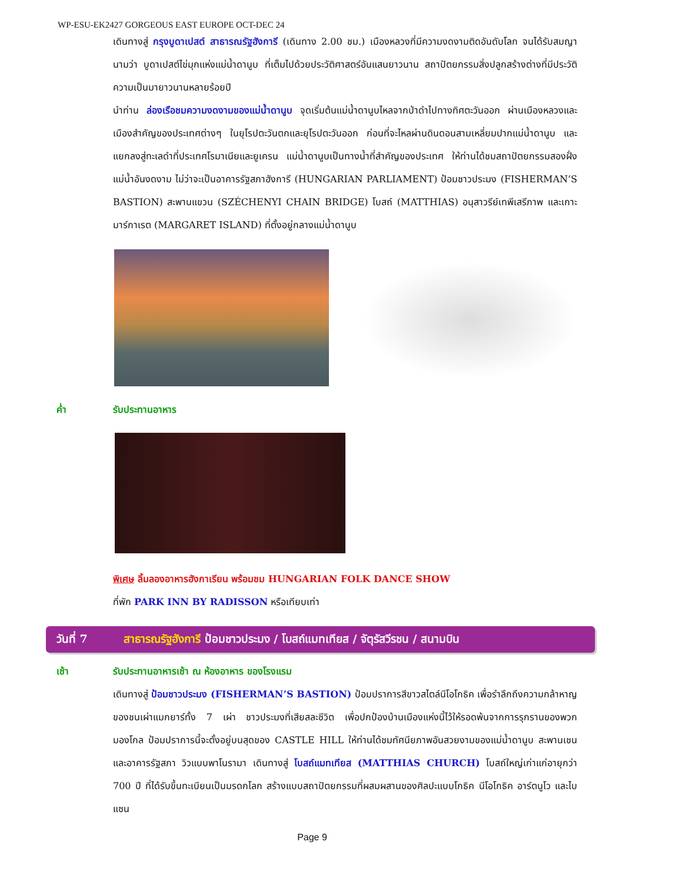WP-ESU-EK2427 GORGEOUS EAST EUROPE OCT-DEC 24
เดินทางสู่ กรุงบูดาเปสต์ สาธารณรัฐฮังการี (เดินทาง 2.00 ชม.) เมืองหลวงที่มีความงดงามติดอันดับโลก จนได้รับสมญานามว่า บูดาเปสต์ไข่มุกแห่งแม่น้ำดานูบ ที่เต็มไปด้วยประวัติศาสตร์อันแสนยาวนาน สถาปัตยกรรมสิ่งปลูกสร้างต่างที่มีประวัติความเป็นมายาวนานหลายร้อยปี
นำท่าน ล่องเรือชมความงดงามของแม่น้ำดานูบ จุดเริ่มต้นแม่น้ำดานูบไหลจากป่าดำไปทางทิศตะวันออก ผ่านเมืองหลวงและเมืองสำคัญของประเทศต่างๆ ในยุโรปตะวันตกและยุโรปตะวันออก ก่อนที่จะไหลผ่านดินดอนสามเหลี่ยมปากแม่น้ำดานูบ และแยกลงสู่ทะเลดำที่ประเทศโรมาเนียและยูเครน แม่น้ำดานูบเป็นทางน้ำที่สำคัญของประเทศ ให้ท่านได้ชมสถาปัตยกรรมสองฝั่งแม่น้ำอันงดงาม ไม่ว่าจะเป็นอาคารรัฐสภาฮังการี (HUNGARIAN PARLIAMENT) ป้อมชาวประมง (FISHERMAN’S BASTION) สะพานแขวน (SZÉCHENYI CHAIN BRIDGE) โบสถ์ (MATTHIAS) อนุสาวรีย์เทพีเสรีภาพ และเกาะมาร์กาเรต (MARGARET ISLAND) ที่ตั้งอยู่กลางแม่น้ำดานูบ
ค่ำ รับประทานอาหาร
พิเศษ ลิ้มลองอาหารฮังกาเรียน พร้อมชม HUNGARIAN FOLK DANCE SHOW
ที่พัก PARK INN BY RADISSON หรือเทียบเท่า
วันที่ 7 สาธารณรัฐฮังการี ป้อมชาวประมง / โบสถ์แมทเทียส / จัตุรัสวีรชน / สนามบิน
เช้า รับประทานอาหารเช้า ณ ห้องอาหาร ของโรงแรม
เดินทางสู่ ป้อมชาวประมง (FISHERMAN’S BASTION) ป้อมปราการสีขาวสไตล์นีโอโกธิค เพื่อรำลึกถึงความกล้าหาญของชนเผ่าแมกยาร์ทั้ง 7 เผ่า ชาวประมงที่เสียสละชีวิต เพื่อปกป้องบ้านเมืองแห่งนี้ไว้ให้รอดพ้นจากการรุกรานของพวกมองโกล ป้อมปราการนี้จะตั้งอยู่บนสุดของ CASTLE HILL ให้ท่านได้ชมทัศนียภาพอันสวยงามของแม่น้ำดานูบ สะพานเชน และอาคารรัฐสภา วิวแบบพาโนรามา เดินทางสู่ โบสถ์แมทเทียส (MATTHIAS CHURCH) โบสถ์ใหญ่เก่าแก่อายุกว่า 700 ปี ที่ได้รับขึ้นทะเบียนเป็นมรดกโลก สร้างแบบสถาปัตยกรรมที่ผสมผสานของศิลปะแบบโกธิค นีโอโกธิค อาร์ตนูโว และไบแซน
Page 9